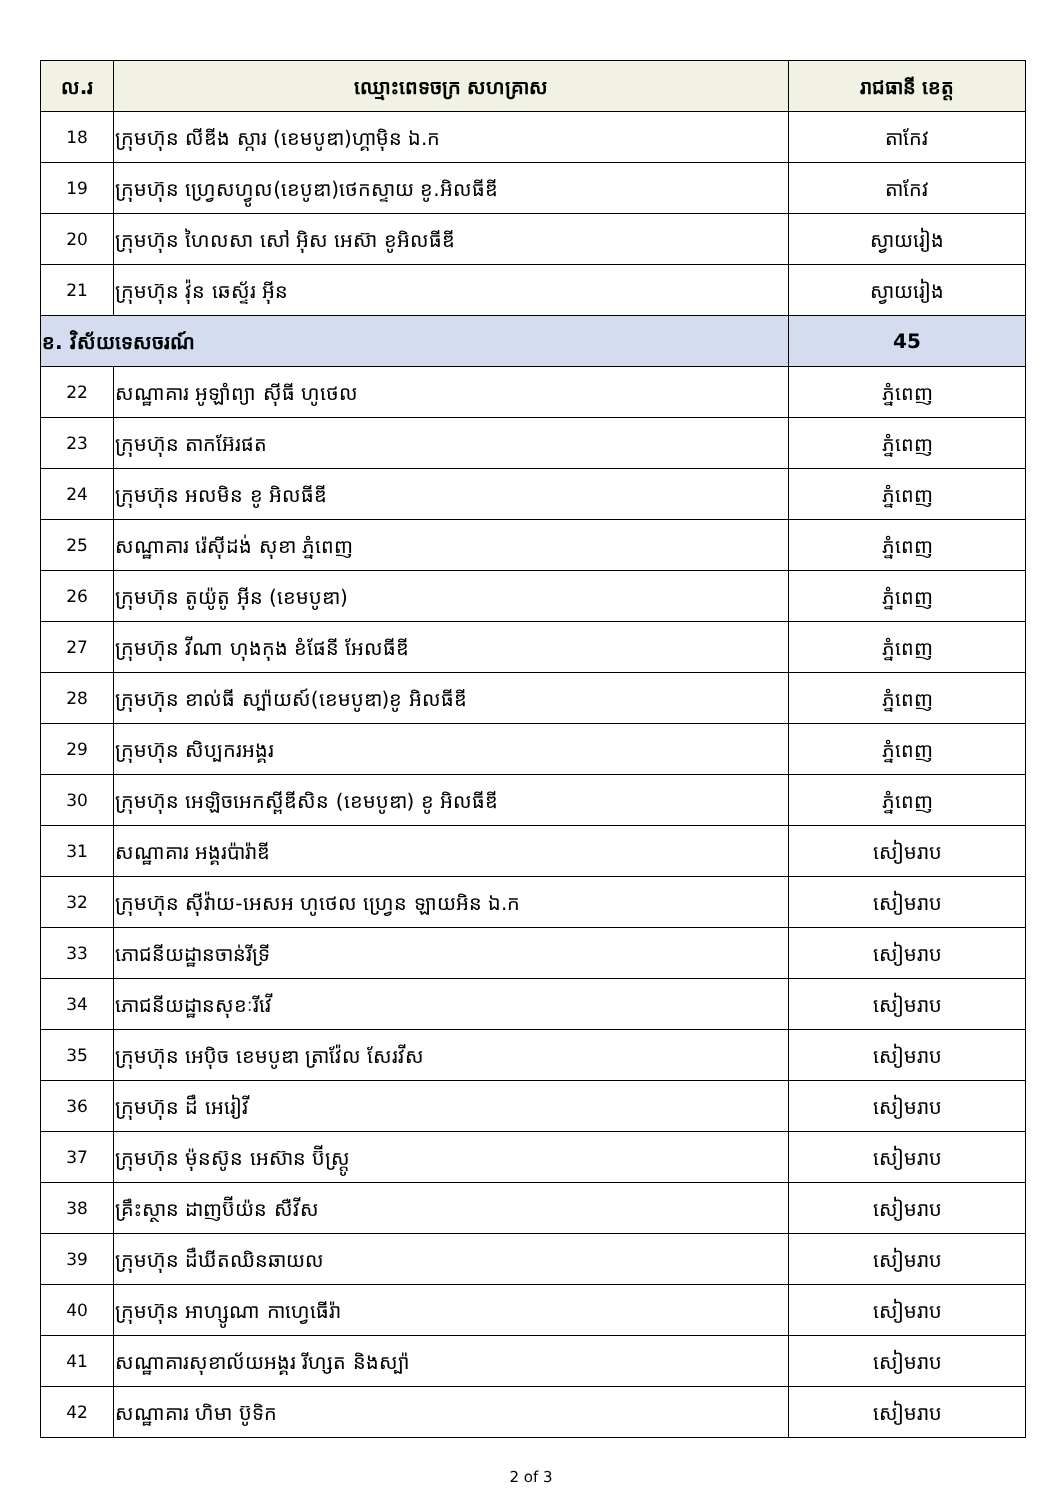| ល.រ | ឈ្មោះពេទចក្រ សហគ្រាស | រាជធានី ខេត្ត |
| --- | --- | --- |
| 18 | ក្រុមហ៊ុន លីឌីង ស្ការ (ខេមបូឌា)ហ្គាម៉ិន ឯ.ក | តាកែវ |
| 19 | ក្រុមហ៊ុន ហ្វ្រេសហ្វូល(ខេបូឌា)ថេកស្ទាយ ខូ.អិលធីឌី | តាកែវ |
| 20 | ក្រុមហ៊ុន ហៃលសា សៅ អ៊ិស អេស៊ា ខូអិលធីឌី | ស្វាយរៀង |
| 21 | ក្រុមហ៊ុន វ៉ុន ឆេស្ទ័រ អ៊ីន | ស្វាយរៀង |
| ខ. វិស័យទេសចរណ៍ | | 45 |
| 22 | សណ្ឋាគារ អូឡាំព្យា ស៊ីធី ហូថេល | ភ្នំពេញ |
| 23 | ក្រុមហ៊ុន តាកអ៊ែរផត | ភ្នំពេញ |
| 24 | ក្រុមហ៊ុន អលមិន ខូ អិលធីឌី | ភ្នំពេញ |
| 25 | សណ្ឋាគារ រ៉េស៊ីដង់ សុខា ភ្នំពេញ | ភ្នំពេញ |
| 26 | ក្រុមហ៊ុន តូយ៉ូតូ អ៊ីន (ខេមបូឌា) | ភ្នំពេញ |
| 27 | ក្រុមហ៊ុន វីណា ហុងកុង ខំផែនី អែលធីឌី | ភ្នំពេញ |
| 28 | ក្រុមហ៊ុន ខាល់ធី ស្ប៉ាយស៍(ខេមបូឌា)ខូ អិលធីឌី | ភ្នំពេញ |
| 29 | ក្រុមហ៊ុន សិប្បករអង្គរ | ភ្នំពេញ |
| 30 | ក្រុមហ៊ុន អេឡិចអេកស្ពីឌីសិន (ខេមបូឌា) ខូ អិលធីឌី | ភ្នំពេញ |
| 31 | សណ្ឋាគារ អង្គរប៉ារ៉ាឌី | សៀមរាប |
| 32 | ក្រុមហ៊ុន ស៊ីវ៉ាយ-អេសអ ហូថេល ហ្វ្រេន ឡាយអិន ឯ.ក | សៀមរាប |
| 33 | ភោជនីយដ្ឋានចាន់រីទ្រី | សៀមរាប |
| 34 | ភោជនីយដ្ឋានសុខៈរីវើ | សៀមរាប |
| 35 | ក្រុមហ៊ុន អេប៉ិច ខេមបូឌា ត្រាវ៉ែល សែរវីស | សៀមរាប |
| 36 | ក្រុមហ៊ុន ដឹ អេរៀវី | សៀមរាប |
| 37 | ក្រុមហ៊ុន ម៉ុនស៊ូន អេស៊ាន ប៊ីស្ត្រូ | សៀមរាប |
| 38 | គ្រឹះស្ថាន ដាញប៊ីយ៉ន សឺវីស | សៀមរាប |
| 39 | ក្រុមហ៊ុន ដឹឃីតឈិនឆាយល | សៀមរាប |
| 40 | ក្រុមហ៊ុន អាហ្សូណា កាហ្វេធើរ៉ា | សៀមរាប |
| 41 | សណ្ឋាគារសុខាល័យអង្គរ រីហ្សត និងស្ប៉ា | សៀមរាប |
| 42 | សណ្ឋាគារ ហិមា ប៊ូទិក | សៀមរាប |
2 of 3